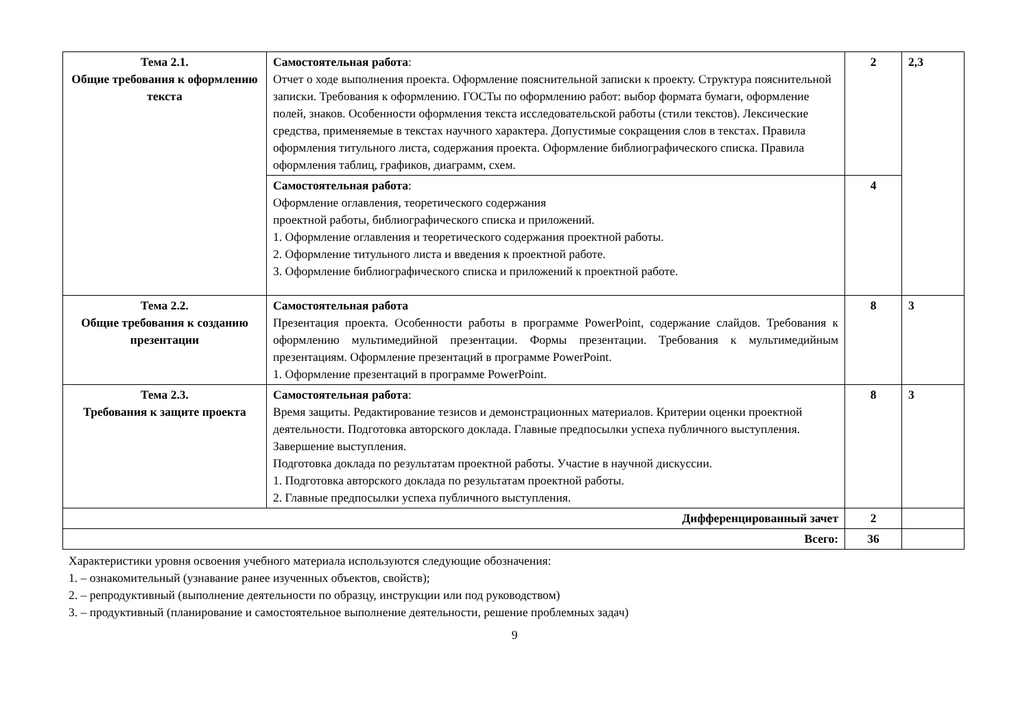| Тема 2.1. Общие требования к оформлению текста | Самостоятельная работа : Отчет о ходе выполнения проекта. Оформление пояснительной записки к проекту. Структура пояснительной записки. Требования к оформлению. ГОСТы по оформлению работ: выбор формата бумаги, оформление полей, знаков. Особенности оформления текста исследовательской работы (стили текстов). Лексические средства, применяемые в текстах научного характера. Допустимые сокращения слов в текстах. Правила оформления титульного листа, содержания проекта. Оформление библиографического списка. Правила оформления таблиц, графиков, диаграмм, схем. | 2 | 2,3 |
| | Самостоятельная работа : Оформление оглавления, теоретического содержания проектной работы, библиографического списка и приложений. 1. Оформление оглавления и теоретического содержания проектной работы. 2. Оформление титульного листа и введения к проектной работе. 3. Оформление библиографического списка и приложений к проектной работе. | 4 | |
| Тема 2.2. Общие требования к созданию презентации | Самостоятельная работа Презентация проекта. Особенности работы в программе PowerPoint, содержание слайдов. Требования к оформлению мультимедийной презентации. Формы презентации. Требования к мультимедийным презентациям. Оформление презентаций в программе PowerPoint. 1. Оформление презентаций в программе PowerPoint. | 8 | 3 |
| Тема 2.3. Требования к защите проекта | Самостоятельная работа : Время защиты. Редактирование тезисов и демонстрационных материалов. Критерии оценки проектной деятельности. Подготовка авторского доклада. Главные предпосылки успеха публичного выступления. Завершение выступления. Подготовка доклада по результатам проектной работы. Участие в научной дискуссии. 1. Подготовка авторского доклада по результатам проектной работы. 2. Главные предпосылки успеха публичного выступления. | 8 | 3 |
| Дифференцированный зачет | | 2 | |
| Всего: | | 36 | |
Характеристики уровня освоения учебного материала используются следующие обозначения:
1. – ознакомительный (узнавание ранее изученных объектов, свойств);
2. – репродуктивный (выполнение деятельности по образцу, инструкции или под руководством)
3. – продуктивный (планирование и самостоятельное выполнение деятельности, решение проблемных задач)
9